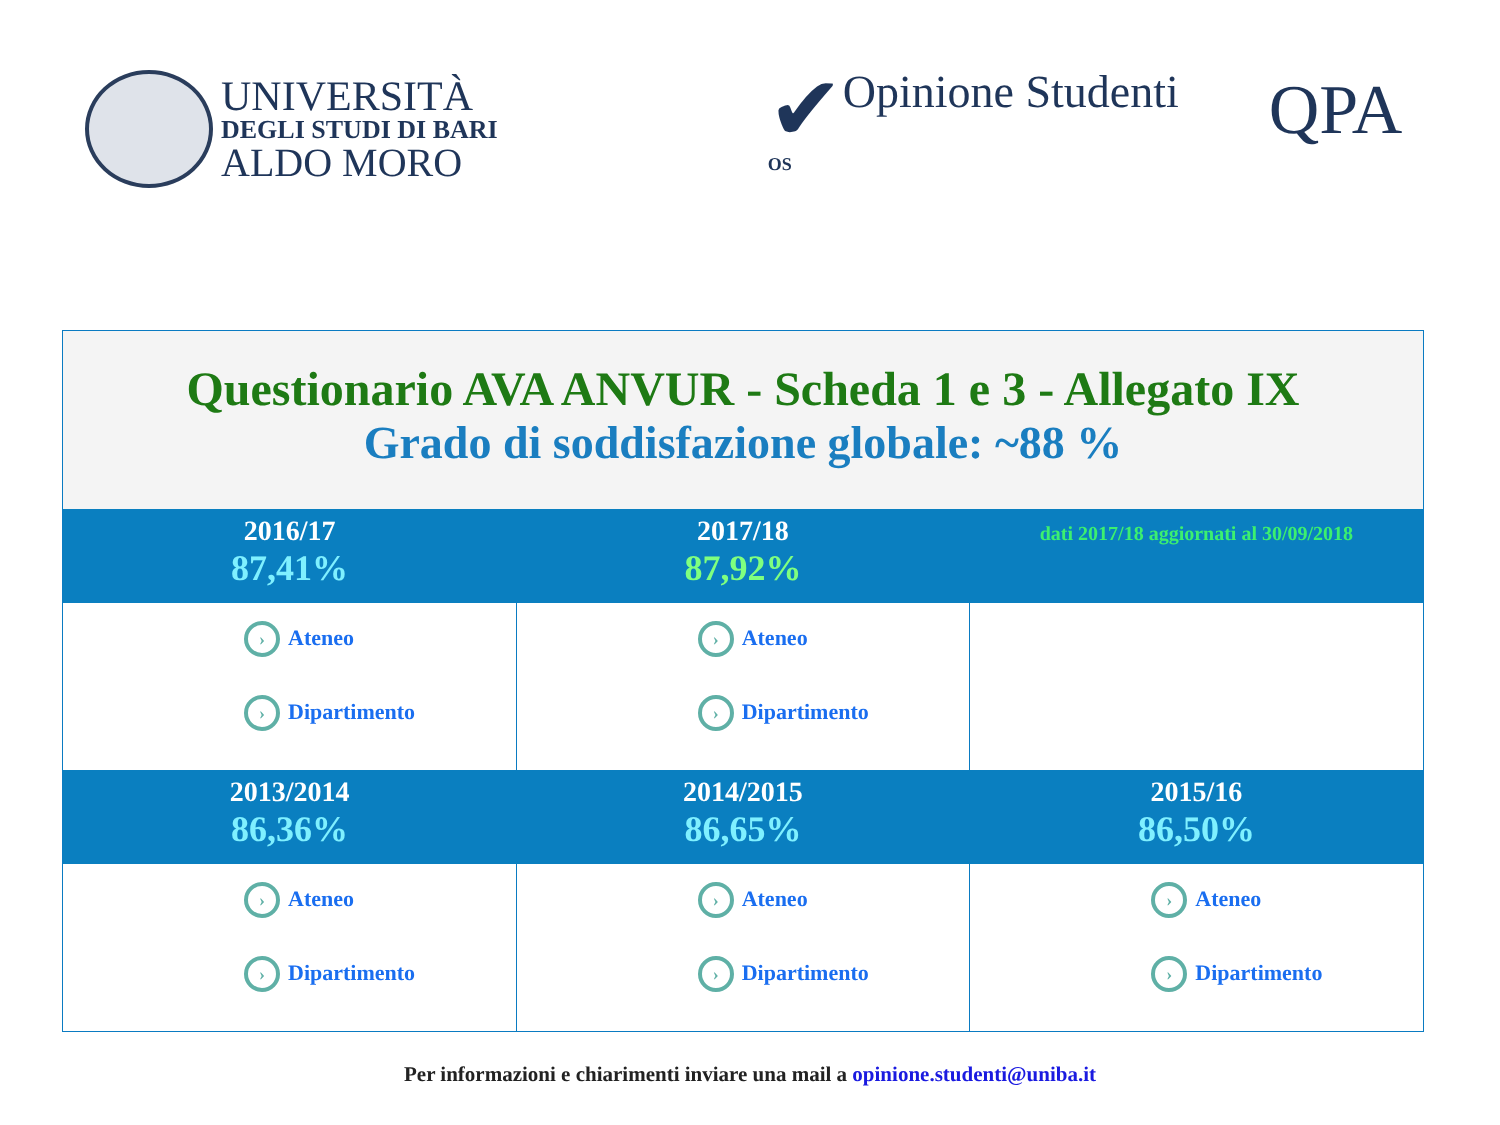UNIVERSITÀ
DEGLI STUDI DI BARI
ALDO MORO
✔
OS
Opinione Studenti
QPA
| Questionario AVA ANVUR - Scheda 1 e 3 - Allegato IX Grado di soddisfazione globale: ~88 % | | |
| 2016/17 87,41% | 2017/18 87,92% | dati 2017/18 aggiornati al 30/09/2018 |
| › Ateneo › Dipartimento | › Ateneo › Dipartimento | |
| 2013/2014 86,36% | 2014/2015 86,65% | 2015/16 86,50% |
| › Ateneo › Dipartimento | › Ateneo › Dipartimento | › Ateneo › Dipartimento |
Per informazioni e chiarimenti inviare una mail a opinione.studenti@uniba.it